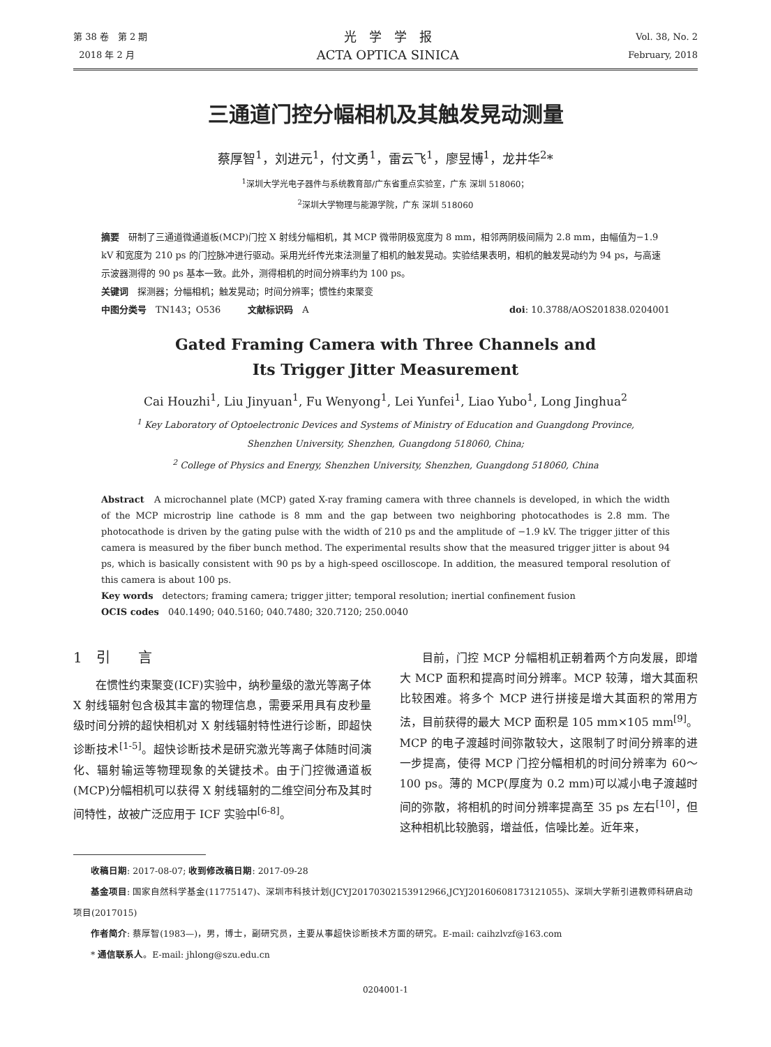第 38 卷　第 2 期
2018 年 2 月
光　学　学　报
ACTA OPTICA SINICA
Vol. 38, No. 2
February, 2018
三通道门控分幅相机及其触发晃动测量
蔡厚智<sup>1</sup>，刘进元<sup>1</sup>，付文勇<sup>1</sup>，雷云飞<sup>1</sup>，廖昱博<sup>1</sup>，龙井华<sup>2</sup>*
<sup>1</sup> 深圳大学光电子器件与系统教育部/广东省重点实验室，广东 深圳 518060；
<sup>2</sup> 深圳大学物理与能源学院，广东 深圳 518060
摘要　研制了三通道微通道板(MCP)门控 X 射线分幅相机，其 MCP 微带阴极宽度为 8 mm，相邻两阴极间隔为 2.8 mm，由幅值为−1.9 kV 和宽度为 210 ps 的门控脉冲进行驱动。采用光纤传光束法测量了相机的触发晃动。实验结果表明，相机的触发晃动约为 94 ps，与高速示波器测得的 90 ps 基本一致。此外，测得相机的时间分辨率约为 100 ps。
关键词　探测器；分幅相机；触发晃动；时间分辨率；惯性约束聚变
中图分类号　TN143；O536　　　文献标识码　A doi: 10.3788/AOS201838.0204001
Gated Framing Camera with Three Channels and
Its Trigger Jitter Measurement
Cai Houzhi<sup>1</sup>, Liu Jinyuan<sup>1</sup>, Fu Wenyong<sup>1</sup>, Lei Yunfei<sup>1</sup>, Liao Yubo<sup>1</sup>, Long Jinghua<sup>2</sup>
<sup>1</sup> Key Laboratory of Optoelectronic Devices and Systems of Ministry of Education and Guangdong Province,
Shenzhen University, Shenzhen, Guangdong 518060, China;
<sup>2</sup> College of Physics and Energy, Shenzhen University, Shenzhen, Guangdong 518060, China
Abstract　A microchannel plate (MCP) gated X-ray framing camera with three channels is developed, in which the width of the MCP microstrip line cathode is 8 mm and the gap between two neighboring photocathodes is 2.8 mm. The photocathode is driven by the gating pulse with the width of 210 ps and the amplitude of −1.9 kV. The trigger jitter of this camera is measured by the fiber bunch method. The experimental results show that the measured trigger jitter is about 94 ps, which is basically consistent with 90 ps by a high-speed oscilloscope. In addition, the measured temporal resolution of this camera is about 100 ps.
Key words　detectors; framing camera; trigger jitter; temporal resolution; inertial confinement fusion
OCIS codes　040.1490; 040.5160; 040.7480; 320.7120; 250.0040
1　引　　言
在惯性约束聚变(ICF)实验中，纳秒量级的激光等离子体 X 射线辐射包含极其丰富的物理信息，需要采用具有皮秒量级时间分辨的超快相机对 X 射线辐射特性进行诊断，即超快诊断技术<sup>[1-5]</sup>。超快诊断技术是研究激光等离子体随时间演化、辐射输运等物理现象的关键技术。由于门控微通道板(MCP)分幅相机可以获得 X 射线辐射的二维空间分布及其时间特性，故被广泛应用于 ICF 实验中<sup>[6-8]</sup>。
目前，门控 MCP 分幅相机正朝着两个方向发展，即增大 MCP 面积和提高时间分辨率。MCP 较薄，增大其面积比较困难。将多个 MCP 进行拼接是增大其面积的常用方法，目前获得的最大 MCP 面积是 105 mm×105 mm<sup>[9]</sup>。MCP 的电子渡越时间弥散较大，这限制了时间分辨率的进一步提高，使得 MCP 门控分幅相机的时间分辨率为 60～100 ps。薄的 MCP(厚度为 0.2 mm)可以减小电子渡越时间的弥散，将相机的时间分辨率提高至 35 ps 左右<sup>[10]</sup>，但这种相机比较脆弱，增益低，信噪比差。近年来，
收稿日期: 2017-08-07; 收到修改稿日期: 2017-09-28
基金项目: 国家自然科学基金(11775147)、深圳市科技计划(JCYJ20170302153912966,JCYJ20160608173121055)、深圳大学新引进教师科研启动项目(2017015)
作者简介: 蔡厚智(1983—)，男，博士，副研究员，主要从事超快诊断技术方面的研究。E-mail: caihzlvzf@163.com
* 通信联系人。E-mail: jhlong@szu.edu.cn
0204001-1